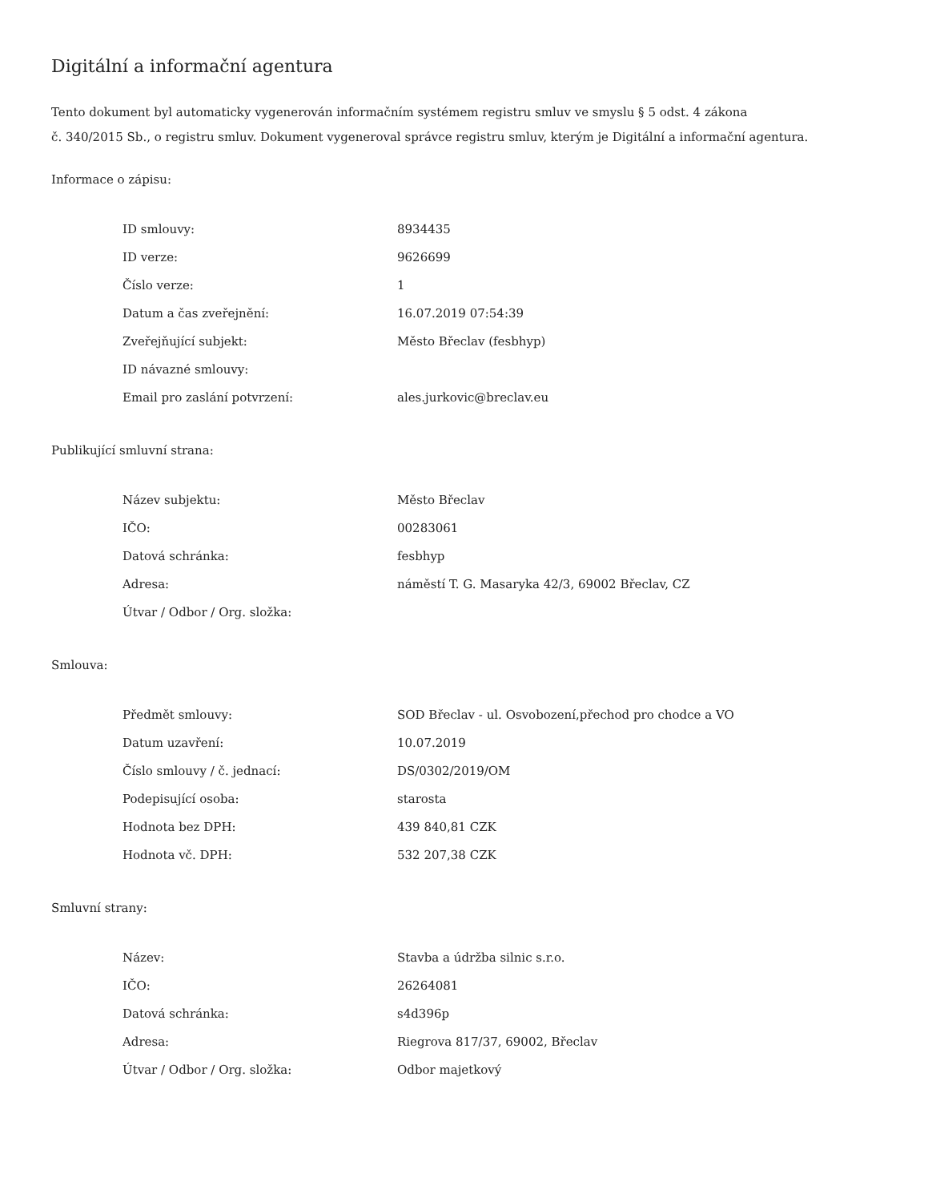Digitální a informační agentura
Tento dokument byl automaticky vygenerován informačním systémem registru smluv ve smyslu § 5 odst. 4 zákona
č. 340/2015 Sb., o registru smluv. Dokument vygeneroval správce registru smluv, kterým je Digitální a informační agentura.
Informace o zápisu:
| ID smlouvy: | 8934435 |
| ID verze: | 9626699 |
| Číslo verze: | 1 |
| Datum a čas zveřejnění: | 16.07.2019 07:54:39 |
| Zveřejňující subjekt: | Město Břeclav (fesbhyp) |
| ID návazné smlouvy: | |
| Email pro zaslání potvrzení: | ales.jurkovic@breclav.eu |
Publikující smluvní strana:
| Název subjektu: | Město Břeclav |
| IČO: | 00283061 |
| Datová schránka: | fesbhyp |
| Adresa: | náměstí T. G. Masaryka 42/3, 69002 Břeclav, CZ |
| Útvar / Odbor / Org. složka: | |
Smlouva:
| Předmět smlouvy: | SOD Břeclav - ul. Osvobození,přechod pro chodce a VO |
| Datum uzavření: | 10.07.2019 |
| Číslo smlouvy / č. jednací: | DS/0302/2019/OM |
| Podepisující osoba: | starosta |
| Hodnota bez DPH: | 439 840,81 CZK |
| Hodnota vč. DPH: | 532 207,38 CZK |
Smluvní strany:
| Název: | Stavba a údržba silnic s.r.o. |
| IČO: | 26264081 |
| Datová schránka: | s4d396p |
| Adresa: | Riegrova 817/37, 69002, Břeclav |
| Útvar / Odbor / Org. složka: | Odbor majetkový |